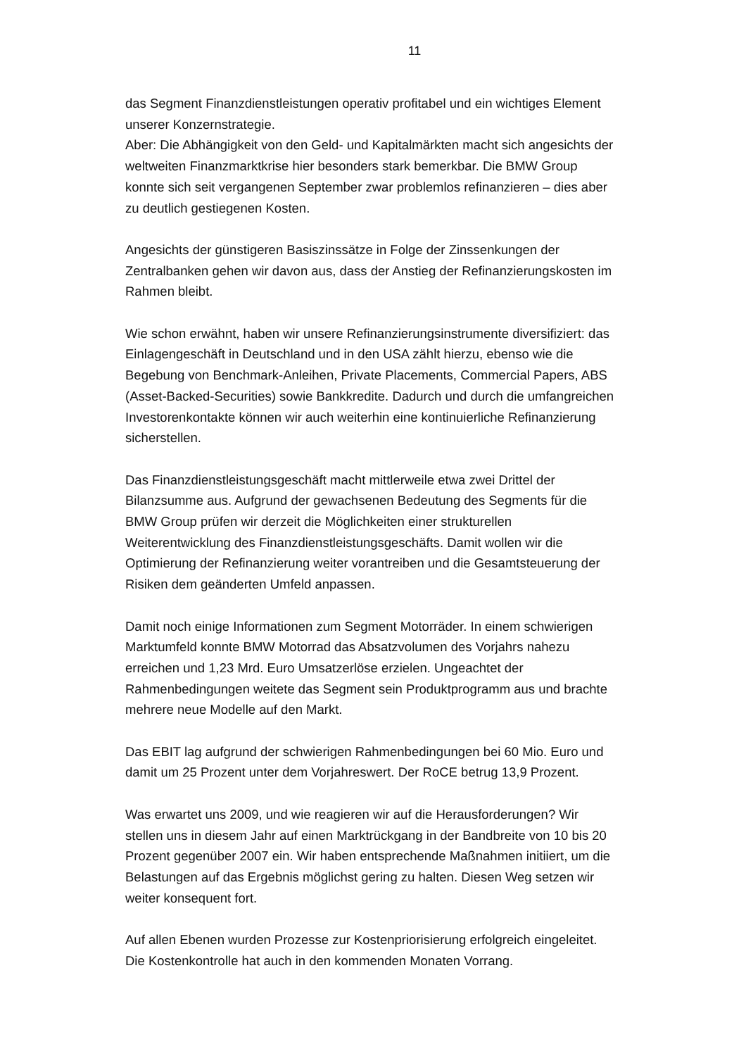11
das Segment Finanzdienstleistungen operativ profitabel und ein wichtiges Element unserer Konzernstrategie.
Aber: Die Abhängigkeit von den Geld- und Kapitalmärkten macht sich angesichts der weltweiten Finanzmarktkrise hier besonders stark bemerkbar. Die BMW Group konnte sich seit vergangenen September zwar problemlos refinanzieren – dies aber zu deutlich gestiegenen Kosten.
Angesichts der günstigeren Basiszinssätze in Folge der Zinssenkungen der Zentralbanken gehen wir davon aus, dass der Anstieg der Refinanzierungskosten im Rahmen bleibt.
Wie schon erwähnt, haben wir unsere Refinanzierungsinstrumente diversifiziert: das Einlagengeschäft in Deutschland und in den USA zählt hierzu, ebenso wie die Begebung von Benchmark-Anleihen, Private Placements, Commercial Papers, ABS (Asset-Backed-Securities) sowie Bankkredite. Dadurch und durch die umfangreichen Investorenkontakte können wir auch weiterhin eine kontinuierliche Refinanzierung sicherstellen.
Das Finanzdienstleistungsgeschäft macht mittlerweile etwa zwei Drittel der Bilanzsumme aus. Aufgrund der gewachsenen Bedeutung des Segments für die BMW Group prüfen wir derzeit die Möglichkeiten einer strukturellen Weiterentwicklung des Finanzdienstleistungsgeschäfts. Damit wollen wir die Optimierung der Refinanzierung weiter vorantreiben und die Gesamtsteuerung der Risiken dem geänderten Umfeld anpassen.
Damit noch einige Informationen zum Segment Motorräder. In einem schwierigen Marktumfeld konnte BMW Motorrad das Absatzvolumen des Vorjahrs nahezu erreichen und 1,23 Mrd. Euro Umsatzerlöse erzielen. Ungeachtet der Rahmenbedingungen weitete das Segment sein Produktprogramm aus und brachte mehrere neue Modelle auf den Markt.
Das EBIT lag aufgrund der schwierigen Rahmenbedingungen bei 60 Mio. Euro und damit um 25 Prozent unter dem Vorjahreswert. Der RoCE betrug 13,9 Prozent.
Was erwartet uns 2009, und wie reagieren wir auf die Herausforderungen? Wir stellen uns in diesem Jahr auf einen Marktrückgang in der Bandbreite von 10 bis 20 Prozent gegenüber 2007 ein. Wir haben entsprechende Maßnahmen initiiert, um die Belastungen auf das Ergebnis möglichst gering zu halten. Diesen Weg setzen wir weiter konsequent fort.
Auf allen Ebenen wurden Prozesse zur Kostenpriorisierung erfolgreich eingeleitet. Die Kostenkontrolle hat auch in den kommenden Monaten Vorrang.